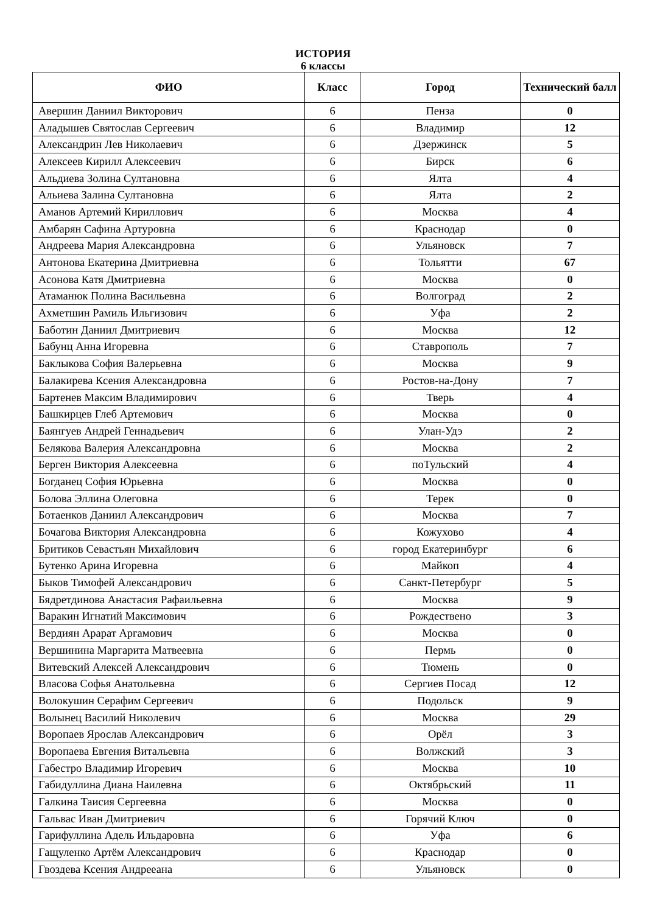ИСТОРИЯ
6 классы
| ФИО | Класс | Город | Технический балл |
| --- | --- | --- | --- |
| Авершин Даниил Викторович | 6 | Пенза | 0 |
| Аладышев Святослав Сергеевич | 6 | Владимир | 12 |
| Александрин Лев Николаевич | 6 | Дзержинск | 5 |
| Алексеев Кирилл Алексеевич | 6 | Бирск | 6 |
| Альдиева Золина Султановна | 6 | Ялта | 4 |
| Альиева Залина Султановна | 6 | Ялта | 2 |
| Аманов Артемий Кириллович | 6 | Москва | 4 |
| Амбарян Сафина Артуровна | 6 | Краснодар | 0 |
| Андреева Мария Александровна | 6 | Ульяновск | 7 |
| Антонова Екатерина Дмитриевна | 6 | Тольятти | 67 |
| Асонова Катя Дмитриевна | 6 | Москва | 0 |
| Атаманюк Полина Васильевна | 6 | Волгоград | 2 |
| Ахметшин Рамиль Ильгизович | 6 | Уфа | 2 |
| Баботин Даниил Дмитриевич | 6 | Москва | 12 |
| Бабунц Анна Игоревна | 6 | Ставрополь | 7 |
| Баклыкова София Валерьевна | 6 | Москва | 9 |
| Балакирева Ксения Александровна | 6 | Ростов-на-Дону | 7 |
| Бартенев Максим Владимирович | 6 | Тверь | 4 |
| Башкирцев Глеб Артемович | 6 | Москва | 0 |
| Баянгуев Андрей Геннадьевич | 6 | Улан-Удэ | 2 |
| Белякова Валерия Александровна | 6 | Москва | 2 |
| Берген Виктория Алексеевна | 6 | поТульский | 4 |
| Богданец София Юрьевна | 6 | Москва | 0 |
| Болова Эллина Олеговна | 6 | Терек | 0 |
| Ботаенков Даниил Александрович | 6 | Москва | 7 |
| Бочагова Виктория Александровна | 6 | Кожухово | 4 |
| Бритиков Севастьян Михайлович | 6 | город Екатеринбург | 6 |
| Бутенко Арина Игоревна | 6 | Майкоп | 4 |
| Быков Тимофей Александрович | 6 | Санкт-Петербург | 5 |
| Бядретдинова Анастасия Рафаильевна | 6 | Москва | 9 |
| Варакин Игнатий Максимович | 6 | Рождествено | 3 |
| Вердиян Арарат Аргамович | 6 | Москва | 0 |
| Вершинина Маргарита Матвеевна | 6 | Пермь | 0 |
| Витевский Алексей Александрович | 6 | Тюмень | 0 |
| Власова Софья Анатольевна | 6 | Сергиев Посад | 12 |
| Волокушин Серафим Сергеевич | 6 | Подольск | 9 |
| Волынец Василий Николевич | 6 | Москва | 29 |
| Воропаев Ярослав Александрович | 6 | Орёл | 3 |
| Воропаева Евгения Витальевна | 6 | Волжский | 3 |
| Габестро Владимир Игоревич | 6 | Москва | 10 |
| Габидуллина Диана Наилевна | 6 | Октябрьский | 11 |
| Галкина Таисия Сергеевна | 6 | Москва | 0 |
| Гальвас Иван Дмитриевич | 6 | Горячий Ключ | 0 |
| Гарифуллина Адель Ильдаровна | 6 | Уфа | 6 |
| Гащуленко Артём Александрович | 6 | Краснодар | 0 |
| Гвоздева Ксения Андрееана | 6 | Ульяновск | 0 |